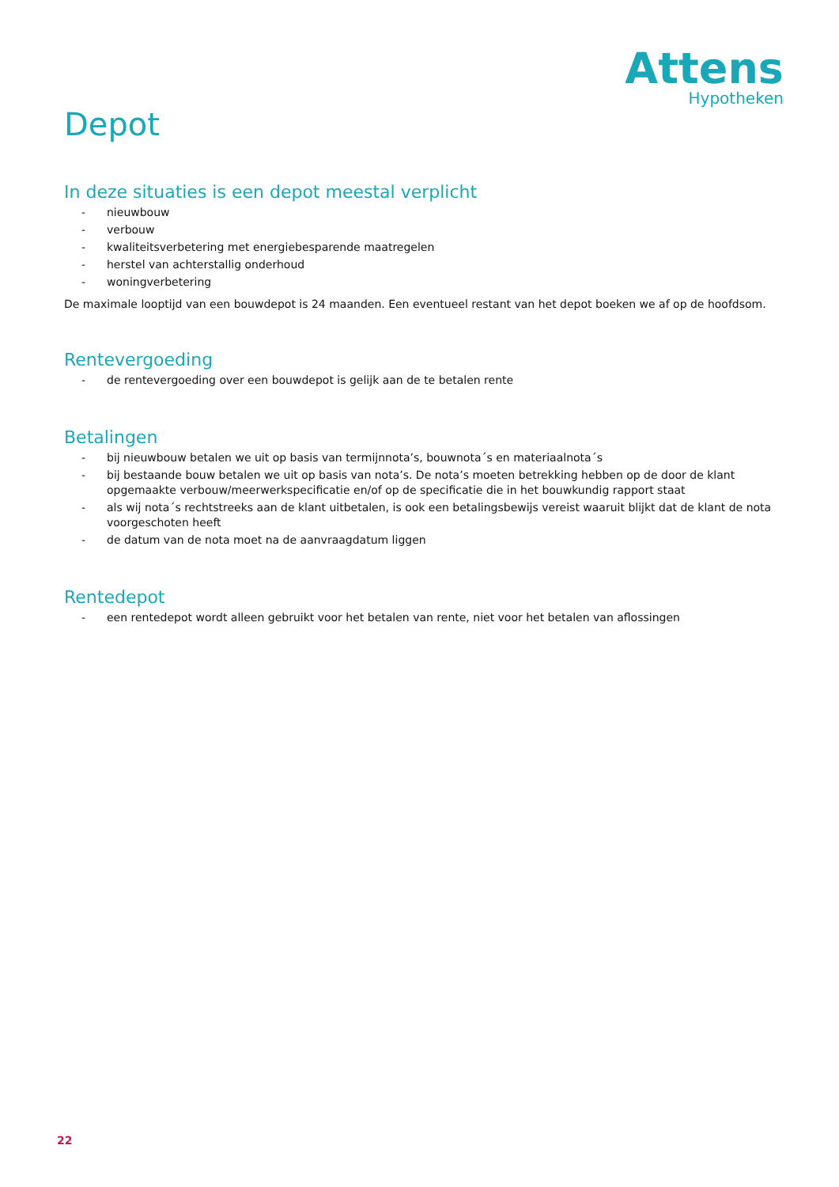Attens
Hypotheken
Depot
In deze situaties is een depot meestal verplicht
- nieuwbouw
- verbouw
- kwaliteitsverbetering met energiebesparende maatregelen
- herstel van achterstallig onderhoud
- woningverbetering
De maximale looptijd van een bouwdepot is 24 maanden. Een eventueel restant van het depot boeken we af op de hoofdsom.
Rentevergoeding
- de rentevergoeding over een bouwdepot is gelijk aan de te betalen rente
Betalingen
- bij nieuwbouw betalen we uit op basis van termijnnota’s, bouwnota´s en materiaalnota´s
- bij bestaande bouw betalen we uit op basis van nota’s. De nota’s moeten betrekking hebben op de door de klant opgemaakte verbouw/meerwerkspecificatie en/of op de specificatie die in het bouwkundig rapport staat
- als wij nota´s rechtstreeks aan de klant uitbetalen, is ook een betalingsbewijs vereist waaruit blijkt dat de klant de nota voorgeschoten heeft
- de datum van de nota moet na de aanvraagdatum liggen
Rentedepot
- een rentedepot wordt alleen gebruikt voor het betalen van rente, niet voor het betalen van aflossingen
22